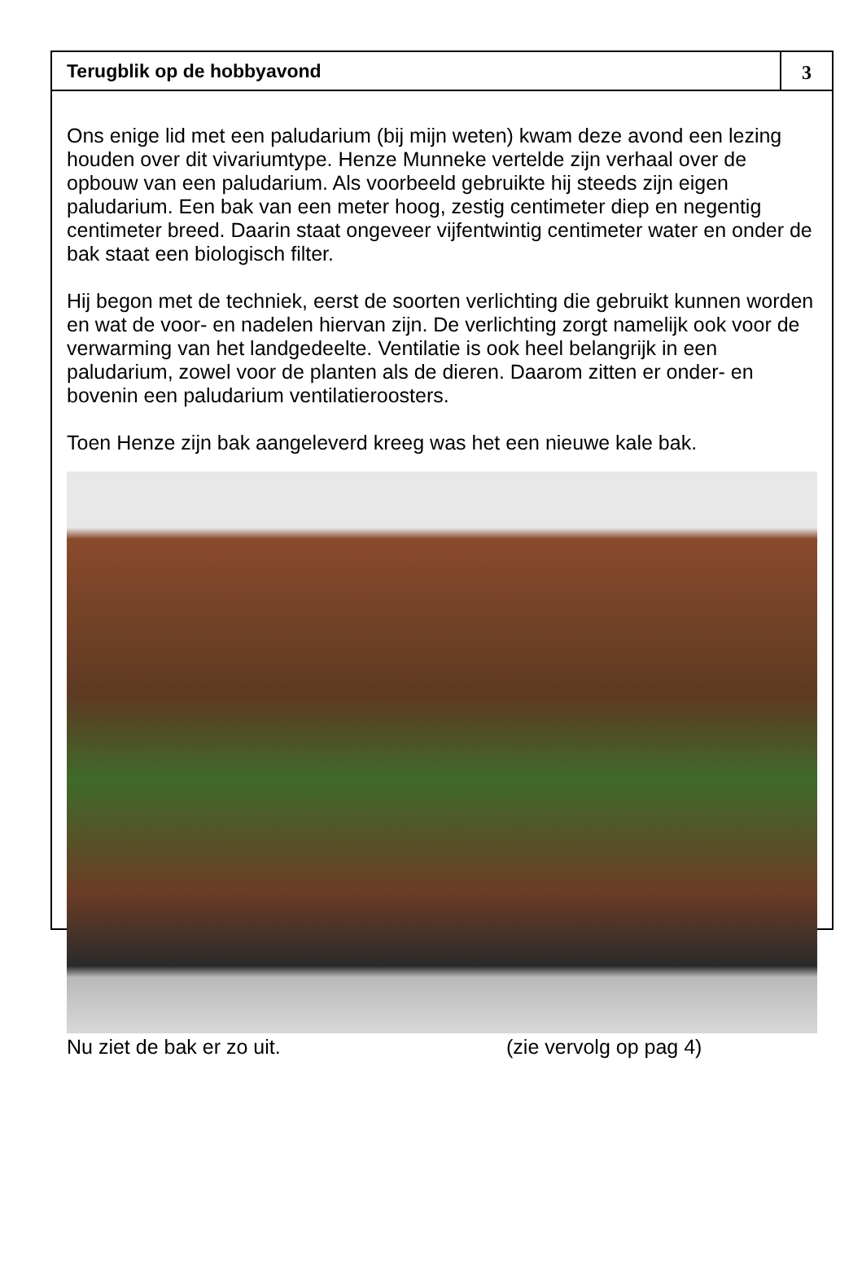Terugblik op de hobbyavond 3
Ons enige lid met een paludarium (bij mijn weten) kwam deze avond een lezing houden over dit vivariumtype. Henze Munneke vertelde zijn verhaal over de opbouw van een paludarium. Als voorbeeld gebruikte hij steeds zijn eigen paludarium. Een bak van een meter hoog, zestig centimeter diep en negentig centimeter breed. Daarin staat ongeveer vijfentwintig centimeter water en onder de bak staat een biologisch filter.
Hij begon met de techniek, eerst de soorten verlichting die gebruikt kunnen worden en wat de voor- en nadelen hiervan zijn. De verlichting zorgt namelijk ook voor de verwarming van het landgedeelte. Ventilatie is ook heel belangrijk in een paludarium, zowel voor de planten als de dieren. Daarom zitten er onder- en bovenin een paludarium ventilatieroosters.
Toen Henze zijn bak aangeleverd kreeg was het een nieuwe kale bak.
Nu ziet de bak er zo uit. (zie vervolg op pag 4)